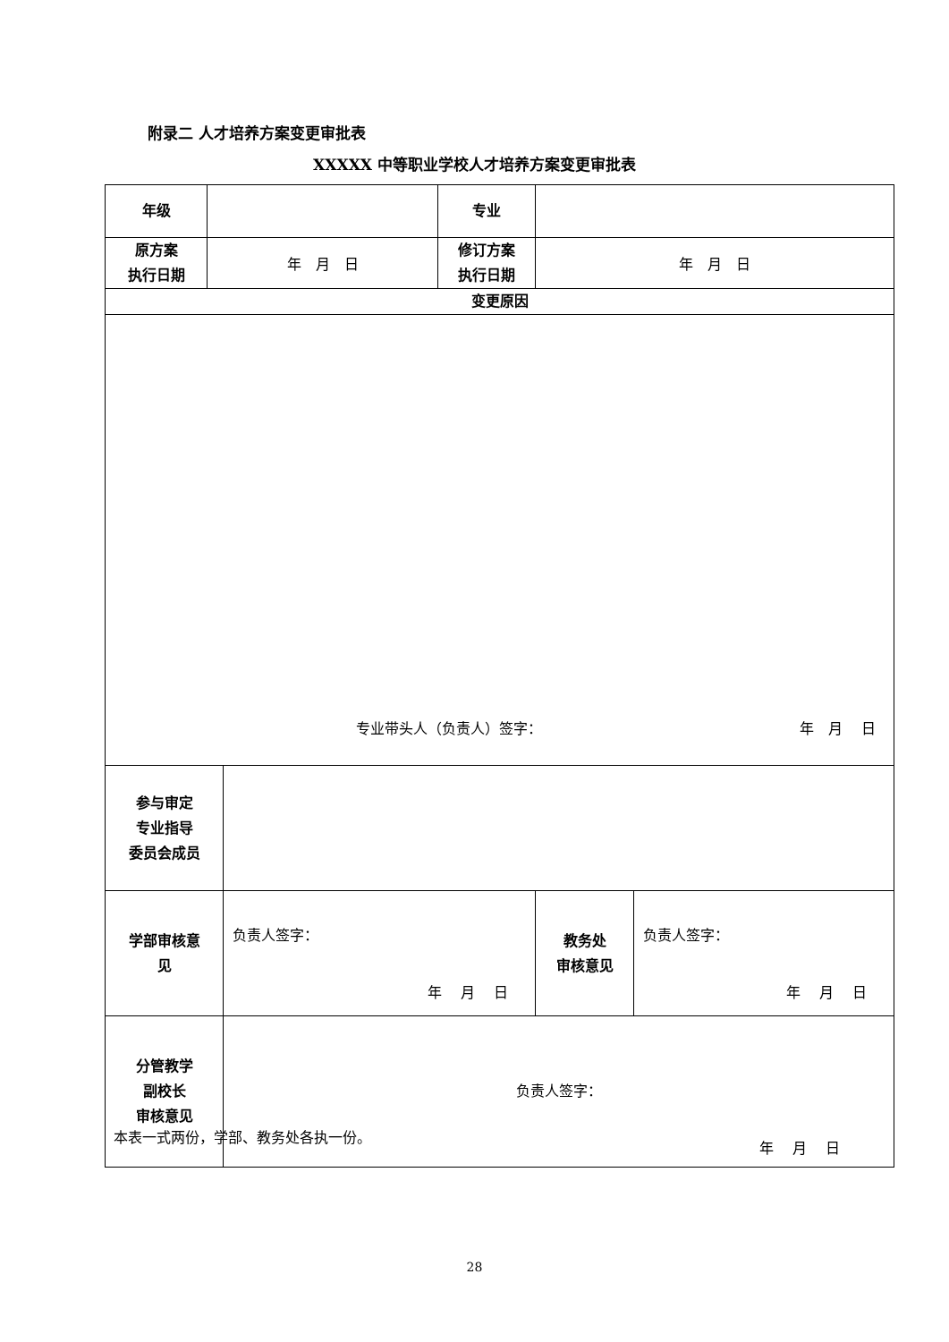附录二 人才培养方案变更审批表
XXXXX 中等职业学校人才培养方案变更审批表
| 年级 | | | 专业 | | |
| 原方案 执行日期 | 年 月 日 | | 修订方案 执行日期 | 年 月 日 | |
| 变更原因 | | | | | |
| 专业带头人（负责人）签字： 年 月 日 | | | | | |
| 参与审定 专业指导 委员会成员 | | | | | |
| 学部审核意 见 | | 负责人签字： 年 月 日 | | 教务处 审核意见 | 负责人签字： 年 月 日 |
| 分管教学 副校长 审核意见 | | 负责人签字： 年 月 日 | | | |
本表一式两份，学部、教务处各执一份。
28